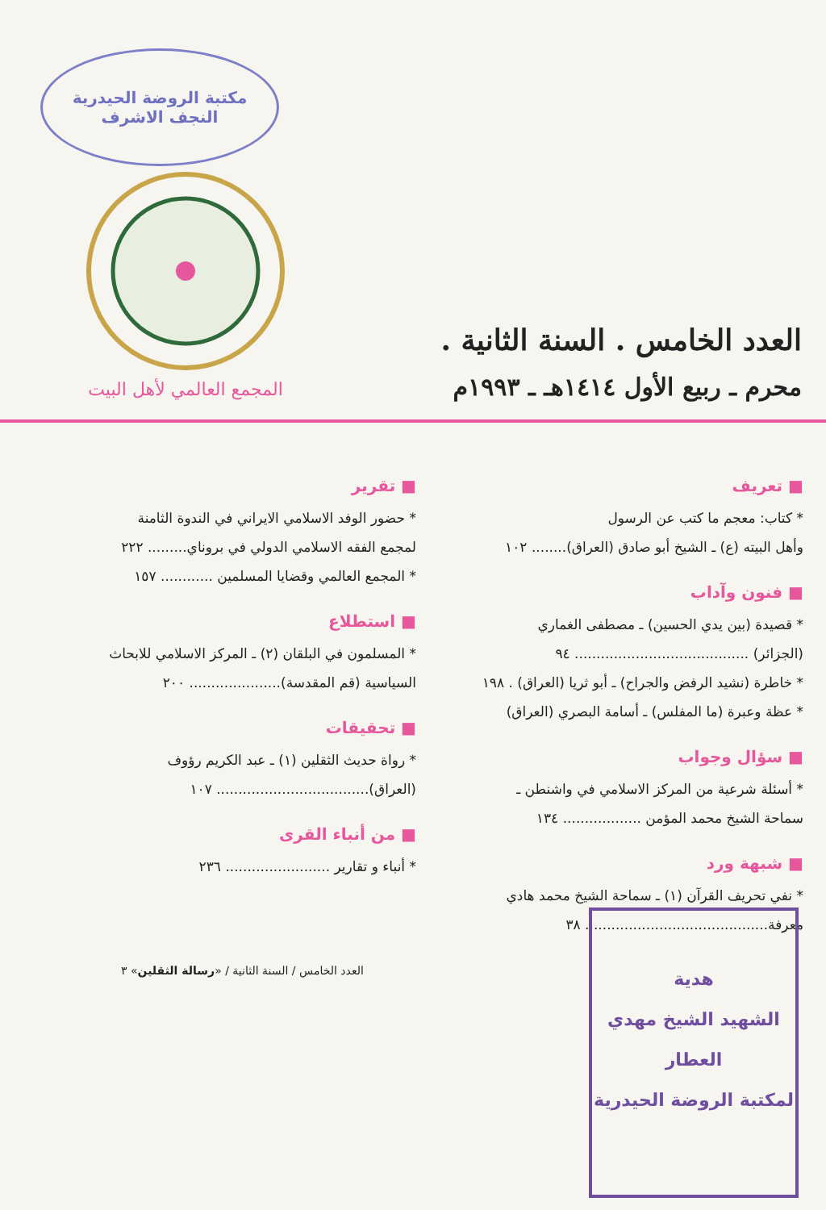العدد الخامس . السنة الثانية .
محرم ـ ربيع الأول ١٤١٤هـ ـ ١٩٩٣م
مكتبة الروضة الحيدرية
النجف الاشرف
المجمع العالمي لأهل البيت
■ تعريف
* كتاب: معجم ما كتب عن الرسول
وأهل البيته (ع) ـ الشيخ أبو صادق (العراق)........ ١٠٢
■ فنون وآداب
* قصيدة (بين يدي الحسين) ـ مصطفى الغماري
(الجزائر) ........................................ ٩٤
* خاطرة (نشيد الرفض والجراح) ـ أبو ثريا (العراق) . ١٩٨
* عظة وعبرة (ما المفلس) ـ أسامة البصري (العراق)
■ سؤال وجواب
* أسئلة شرعية من المركز الاسلامي في واشنطن ـ
سماحة الشيخ محمد المؤمن .................. ١٣٤
■ شبهة ورد
* نفي تحريف القرآن (١) ـ سماحة الشيخ محمد هادي
معرفة.......................................... ٣٨
■ تقرير
* حضور الوفد الاسلامي الايراني في الندوة الثامنة
لمجمع الفقه الاسلامي الدولي في بروناي......... ٢٢٢
* المجمع العالمي وقضايا المسلمين ............ ١٥٧
■ استطلاع
* المسلمون في البلقان (٢) ـ المركز الاسلامي للابحاث
السياسية (قم المقدسة)..................... ٢٠٠
■ تحقيقات
* رواة حديث الثقلين (١) ـ عبد الكريم رؤوف
(العراق)................................... ١٠٧
■ من أنباء القرى
* أنباء و تقارير ........................ ٢٣٦
العدد الخامس / السنة الثانية / «رسالة الثقلين» ٣
هدية
الشهيد الشيخ مهدي العطار
لمكتبة الروضة الحيدرية